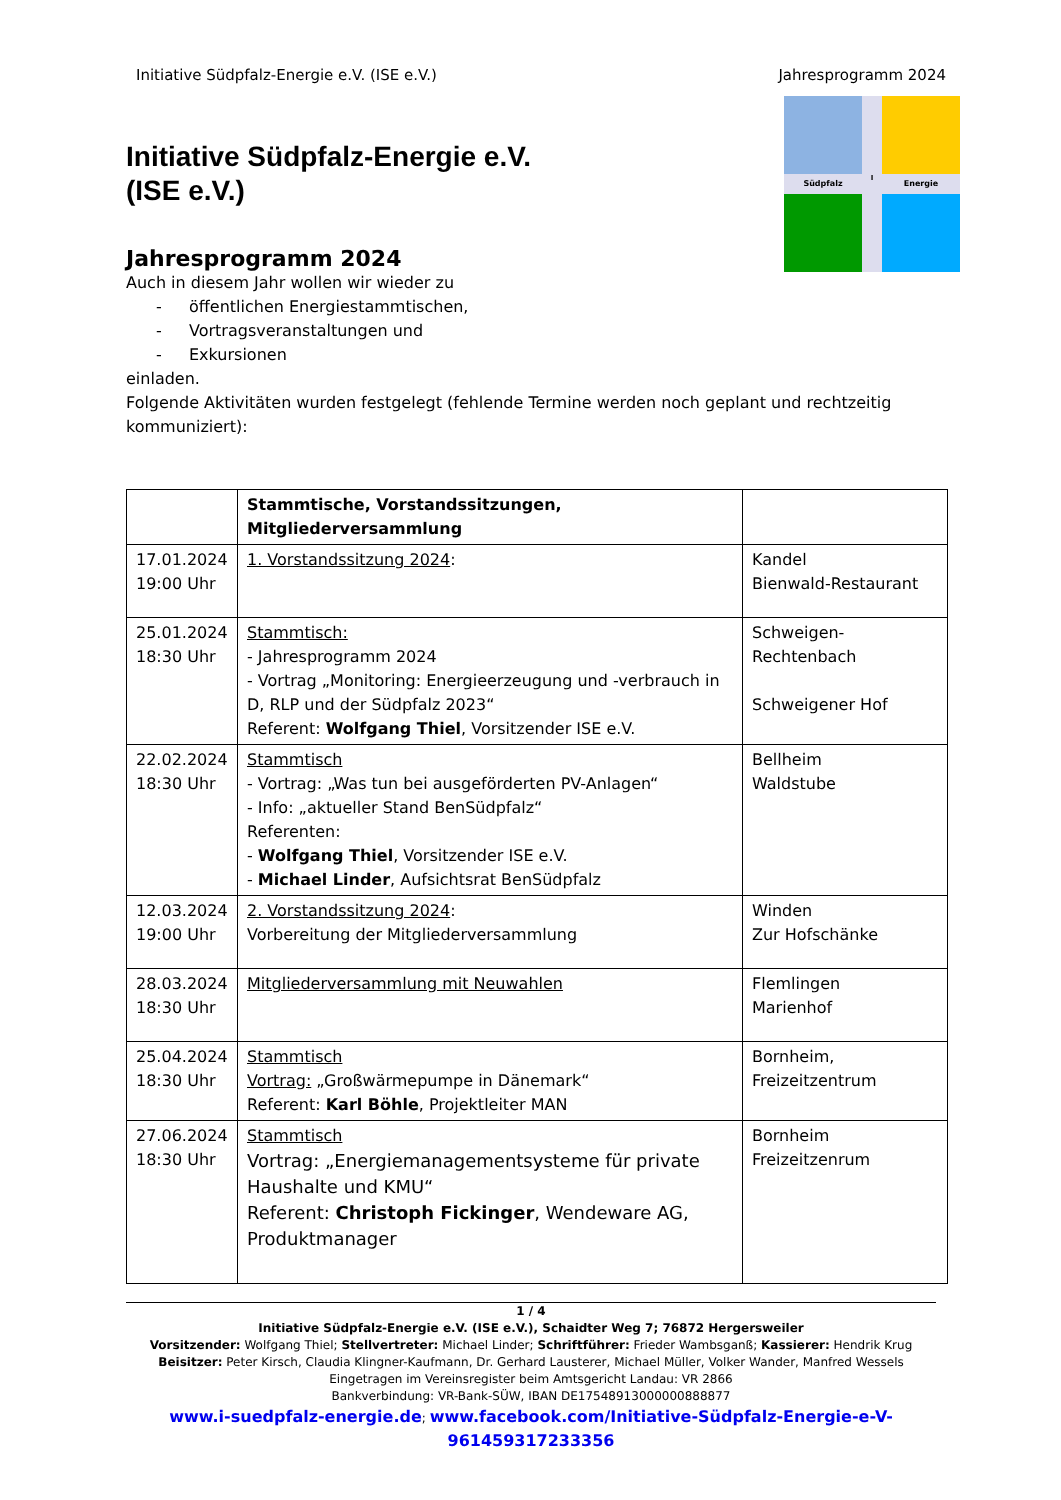Initiative Südpfalz-Energie e.V. (ISE e.V.) Jahresprogramm 2024
Initiative Südpfalz-Energie e.V.
(ISE e.V.)
Jahresprogramm 2024
Auch in diesem Jahr wollen wir wieder zu
- öffentlichen Energiestammtischen,
- Vortragsveranstaltungen und
- Exkursionen
einladen.
Südpfalz
I
Energie
Folgende Aktivitäten wurden festgelegt (fehlende Termine werden noch geplant und rechtzeitig kommuniziert):
| | Stammtische, Vorstandssitzungen, Mitgliederversammlung | |
| --- | --- | --- |
| 17.01.2024 19:00 Uhr | 1. Vorstandssitzung 2024 : | Kandel Bienwald-Restaurant |
| 25.01.2024 18:30 Uhr | Stammtisch: - Jahresprogramm 2024 - Vortrag „Monitoring: Energieerzeugung und -verbrauch in D, RLP und der Südpfalz 2023“ Referent: Wolfgang Thiel , Vorsitzender ISE e.V. | Schweigen- Rechtenbach Schweigener Hof |
| 22.02.2024 18:30 Uhr | Stammtisch - Vortrag: „Was tun bei ausgeförderten PV-Anlagen“ - Info: „aktueller Stand BenSüdpfalz“ Referenten: - Wolfgang Thiel , Vorsitzender ISE e.V. - Michael Linder , Aufsichtsrat BenSüdpfalz | Bellheim Waldstube |
| 12.03.2024 19:00 Uhr | 2. Vorstandssitzung 2024 : Vorbereitung der Mitgliederversammlung | Winden Zur Hofschänke |
| 28.03.2024 18:30 Uhr | Mitgliederversammlung mit Neuwahlen | Flemlingen Marienhof |
| 25.04.2024 18:30 Uhr | Stammtisch Vortrag: „Großwärmepumpe in Dänemark“ Referent: Karl Böhle , Projektleiter MAN | Bornheim, Freizeitzentrum |
| 27.06.2024 18:30 Uhr | Stammtisch Vortrag: „Energiemanagementsysteme für private Haushalte und KMU“ Referent: Christoph Fickinger , Wendeware AG, Produktmanager | Bornheim Freizeitzenrum |
1 / 4
Initiative Südpfalz-Energie e.V. (ISE e.V.), Schaidter Weg 7; 76872 Hergersweiler
Vorsitzender: Wolfgang Thiel; Stellvertreter: Michael Linder; Schriftführer: Frieder Wambsganß; Kassierer: Hendrik Krug
Beisitzer: Peter Kirsch, Claudia Klingner-Kaufmann, Dr. Gerhard Lausterer, Michael Müller, Volker Wander, Manfred Wessels
Eingetragen im Vereinsregister beim Amtsgericht Landau: VR 2866
Bankverbindung: VR-Bank-SÜW, IBAN DE17548913000000888877
www.i-suedpfalz-energie.de; www.facebook.com/Initiative-Südpfalz-Energie-e-V-961459317233356